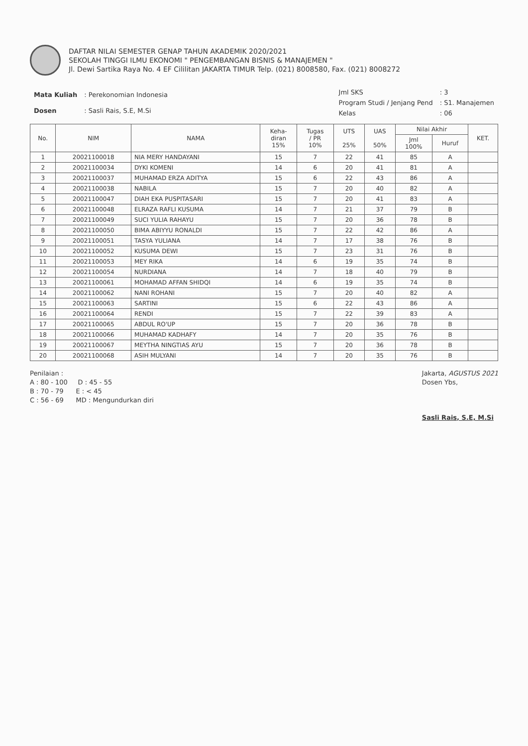DAFTAR NILAI SEMESTER GENAP TAHUN AKADEMIK 2020/2021
SEKOLAH TINGGI ILMU EKONOMI " PENGEMBANGAN BISNIS & MANAJEMEN "
Jl. Dewi Sartika Raya No. 4 EF Cililitan JAKARTA TIMUR Telp. (021) 8008580, Fax. (021) 8008272
| Mata Kuliah | : Perekonomian Indonesia |
| Dosen | : Sasli Rais, S.E, M.Si |
| Jml SKS | : 3 |
| Program Studi / Jenjang Pend | : S1. Manajemen |
| Kelas | : 06 |
| No. | NIM | NAMA | Keha- diran 15% | Tugas / PR 10% | UTS 25% | UAS 50% | Nilai Akhir | | KET. |
| --- | --- | --- | --- | --- | --- | --- | --- | --- | --- |
| | | | | | | | Jml 100% | Huruf | |
| 1 | 20021100018 | NIA MERY HANDAYANI | 15 | 7 | 22 | 41 | 85 | A | |
| 2 | 20021100034 | DYKI KOMENI | 14 | 6 | 20 | 41 | 81 | A | |
| 3 | 20021100037 | MUHAMAD ERZA ADITYA | 15 | 6 | 22 | 43 | 86 | A | |
| 4 | 20021100038 | NABILA | 15 | 7 | 20 | 40 | 82 | A | |
| 5 | 20021100047 | DIAH EKA PUSPITASARI | 15 | 7 | 20 | 41 | 83 | A | |
| 6 | 20021100048 | ELRAZA RAFLI KUSUMA | 14 | 7 | 21 | 37 | 79 | B | |
| 7 | 20021100049 | SUCI YULIA RAHAYU | 15 | 7 | 20 | 36 | 78 | B | |
| 8 | 20021100050 | BIMA ABIYYU RONALDI | 15 | 7 | 22 | 42 | 86 | A | |
| 9 | 20021100051 | TASYA YULIANA | 14 | 7 | 17 | 38 | 76 | B | |
| 10 | 20021100052 | KUSUMA DEWI | 15 | 7 | 23 | 31 | 76 | B | |
| 11 | 20021100053 | MEY RIKA | 14 | 6 | 19 | 35 | 74 | B | |
| 12 | 20021100054 | NURDIANA | 14 | 7 | 18 | 40 | 79 | B | |
| 13 | 20021100061 | MOHAMAD AFFAN SHIDQI | 14 | 6 | 19 | 35 | 74 | B | |
| 14 | 20021100062 | NANI ROHANI | 15 | 7 | 20 | 40 | 82 | A | |
| 15 | 20021100063 | SARTINI | 15 | 6 | 22 | 43 | 86 | A | |
| 16 | 20021100064 | RENDI | 15 | 7 | 22 | 39 | 83 | A | |
| 17 | 20021100065 | ABDUL RO'UP | 15 | 7 | 20 | 36 | 78 | B | |
| 18 | 20021100066 | MUHAMAD KADHAFY | 14 | 7 | 20 | 35 | 76 | B | |
| 19 | 20021100067 | MEYTHA NINGTIAS AYU | 15 | 7 | 20 | 36 | 78 | B | |
| 20 | 20021100068 | ASIH MULYANI | 14 | 7 | 20 | 35 | 76 | B | |
Penilaian :
A : 80 - 100 D : 45 - 55
B : 70 - 79 E : < 45
C : 56 - 69 MD : Mengundurkan diri
Jakarta, AGUSTUS 2021
Dosen Ybs,
Sasli Rais, S.E, M.Si